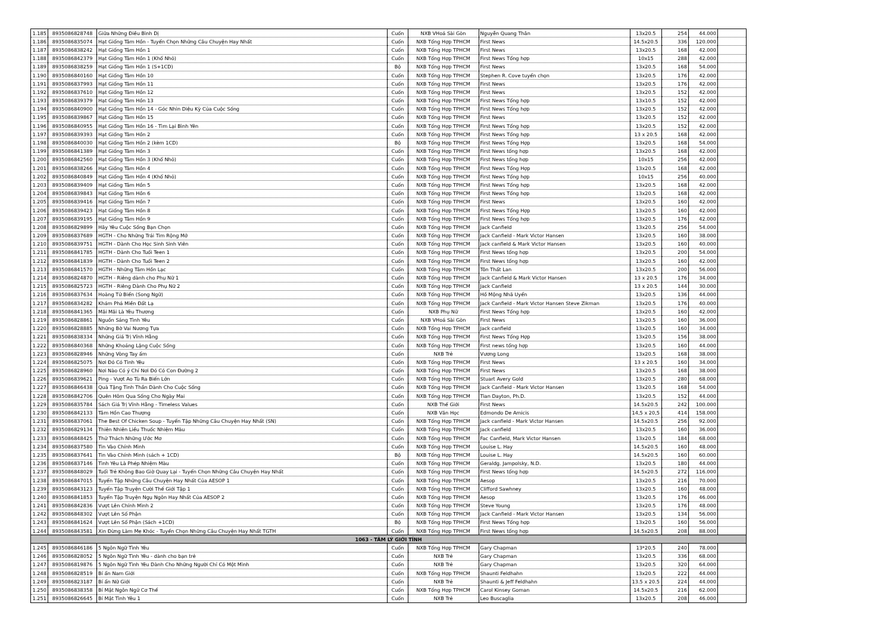| 1.185 | 8935086828748 | Giữa Những Điều Bình Dị | Cuốn | NXB VHoá Sài Gòn | Nguyễn Quang Thân | 13x20.5 | 254 | 44.000 | |
| 1.186 | 8935086835074 | Hạt Giống Tâm Hồn - Tuyển Chọn Những Câu Chuyện Hay Nhất | Cuốn | NXB Tổng Hợp TPHCM | First News | 14.5x20.5 | 336 | 120.000 | |
| 1.187 | 8935086838242 | Hạt Giống Tâm Hồn 1 | Cuốn | NXB Tổng Hợp TPHCM | First News | 13x20.5 | 168 | 42.000 | |
| 1.188 | 8935086842379 | Hạt Giống Tâm Hồn 1 (Khổ Nhỏ) | Cuốn | NXB Tổng Hợp TPHCM | First News Tổng hợp | 10x15 | 288 | 42.000 | |
| 1.189 | 8935086838259 | Hạt Giống Tâm Hồn 1 (S+1CD) | Bộ | NXB Tổng Hợp TPHCM | First News | 13x20.5 | 168 | 54.000 | |
| 1.190 | 8935086840160 | Hạt Giống Tâm Hồn 10 | Cuốn | NXB Tổng Hợp TPHCM | Stephen R. Cove tuyển chọn | 13x20.5 | 176 | 42.000 | |
| 1.191 | 8935086837993 | Hạt Giống Tâm Hồn 11 | Cuốn | NXB Tổng Hợp TPHCM | First News | 13x20.5 | 176 | 42.000 | |
| 1.192 | 8935086837610 | Hạt Giống Tâm Hồn 12 | Cuốn | NXB Tổng Hợp TPHCM | First News | 13x20.5 | 152 | 42.000 | |
| 1.193 | 8935086839379 | Hạt Giống Tâm Hồn 13 | Cuốn | NXB Tổng Hợp TPHCM | First News Tổng hợp | 13x10.5 | 152 | 42.000 | |
| 1.194 | 8935086840900 | Hạt Giống Tâm Hồn 14 - Góc Nhìn Diệu Kỳ Của Cuộc Sống | Cuốn | NXB Tổng Hợp TPHCM | First News Tổng hợp | 13x20.5 | 152 | 42.000 | |
| 1.195 | 8935086839867 | Hạt Giống Tâm Hồn 15 | Cuốn | NXB Tổng Hợp TPHCM | First News | 13x20.5 | 152 | 42.000 | |
| 1.196 | 8935086840955 | Hạt Giống Tâm Hồn 16 - Tìm Lại Bình Yên | Cuốn | NXB Tổng Hợp TPHCM | First News Tổng hợp | 13x20.5 | 152 | 42.000 | |
| 1.197 | 8935086839393 | Hạt Giống Tâm Hồn 2 | Cuốn | NXB Tổng Hợp TPHCM | First News Tổng hợp | 13 x 20.5 | 168 | 42.000 | |
| 1.198 | 8935086840030 | Hạt Giống Tâm Hồn 2 (kèm 1CD) | Bộ | NXB Tổng Hợp TPHCM | First News Tổng Hợp | 13x20.5 | 168 | 54.000 | |
| 1.199 | 8935086841389 | Hạt Giống Tâm Hồn 3 | Cuốn | NXB Tổng Hợp TPHCM | First News tổng hợp | 13x20.5 | 168 | 42.000 | |
| 1.200 | 8935086842560 | Hạt Giống Tâm Hồn 3 (Khổ Nhỏ) | Cuốn | NXB Tổng Hợp TPHCM | First News tổng hợp | 10x15 | 256 | 42.000 | |
| 1.201 | 8935086838266 | Hạt Giống Tâm Hồn 4 | Cuốn | NXB Tổng Hợp TPHCM | First News Tổng Hợp | 13x20.5 | 168 | 42.000 | |
| 1.202 | 8935086840849 | Hạt Giống Tâm Hồn 4 (Khổ Nhỏ) | Cuốn | NXB Tổng Hợp TPHCM | First News Tổng hợp | 10x15 | 256 | 40.000 | |
| 1.203 | 8935086839409 | Hạt Giống Tâm Hồn 5 | Cuốn | NXB Tổng Hợp TPHCM | First News Tổng hợp | 13x20.5 | 168 | 42.000 | |
| 1.204 | 8935086839843 | Hạt Giống Tâm Hồn 6 | Cuốn | NXB Tổng Hợp TPHCM | First News Tổng hợp | 13x20.5 | 168 | 42.000 | |
| 1.205 | 8935086839416 | Hạt Giống Tâm Hồn 7 | Cuốn | NXB Tổng Hợp TPHCM | First News | 13x20.5 | 160 | 42.000 | |
| 1.206 | 8935086839423 | Hạt Giống Tâm Hồn 8 | Cuốn | NXB Tổng Hợp TPHCM | First News Tổng Hợp | 13x20.5 | 160 | 42.000 | |
| 1.207 | 8935086839195 | Hạt Giống Tâm Hồn 9 | Cuốn | NXB Tổng Hợp TPHCM | First News Tổng hợp | 13x20.5 | 176 | 42.000 | |
| 1.208 | 8935086829899 | Hãy Yêu Cuộc Sống Bạn Chọn | Cuốn | NXB Tổng Hợp TPHCM | Jack Canfield | 13x20.5 | 256 | 54.000 | |
| 1.209 | 8935086837689 | HGTH - Cho Những Trái Tim Rộng Mở | Cuốn | NXB Tổng Hợp TPHCM | Jack Canfield - Mark Victor Hansen | 13x20.5 | 160 | 38.000 | |
| 1.210 | 8935086839751 | HGTH - Dành Cho Học Sinh Sinh Viên | Cuốn | NXB Tổng Hợp TPHCM | Jack canfield & Mark Victor Hansen | 13x20.5 | 160 | 40.000 | |
| 1.211 | 8935086841785 | HGTH - Dành Cho Tuổi Teen 1 | Cuốn | NXB Tổng Hợp TPHCM | First News tổng hợp | 13x20.5 | 200 | 54.000 | |
| 1.212 | 8935086841839 | HGTH - Dành Cho Tuổi Teen 2 | Cuốn | NXB Tổng Hợp TPHCM | First News tổng hợp | 13x20.5 | 160 | 42.000 | |
| 1.213 | 8935086841570 | HGTH - Những Tâm Hồn Lạc | Cuốn | NXB Tổng Hợp TPHCM | Tôn Thất Lan | 13x20.5 | 200 | 56.000 | |
| 1.214 | 8935086824870 | HGTH - Riêng dành cho Phụ Nữ 1 | Cuốn | NXB Tổng Hợp TPHCM | Jack Canfield & Mark Victor Hansen | 13 x 20.5 | 176 | 34.000 | |
| 1.215 | 8935086825723 | HGTH - Riêng Dành Cho Phụ Nữ 2 | Cuốn | NXB Tổng Hợp TPHCM | Jack Canfield | 13 x 20.5 | 144 | 30.000 | |
| 1.216 | 8935086837634 | Hoàng Tử Biển (Song Ngữ) | Cuốn | NXB Tổng Hợp TPHCM | Hồ Mộng Nhã Uyển | 13x20.5 | 136 | 44.000 | |
| 1.217 | 8935086834282 | Khám Phá Miền Đất Lạ | Cuốn | NXB Tổng Hợp TPHCM | Jack Canfield - Mark Victor Hansen Steve Zikman | 13x20.5 | 176 | 40.000 | |
| 1.218 | 8935086841365 | Mãi Mãi Là Yêu Thương | Cuốn | NXB Phụ Nữ | First News Tổng hợp | 13x20.5 | 160 | 42.000 | |
| 1.219 | 8935086828861 | Nguồn Sáng Tình Yêu | Cuốn | NXB VHoá Sài Gòn | First News | 13x20.5 | 160 | 36.000 | |
| 1.220 | 8935086828885 | Những Bờ Vai Nương Tựa | Cuốn | NXB Tổng Hợp TPHCM | Jack canfield | 13x20.5 | 160 | 34.000 | |
| 1.221 | 8935086838334 | Những Giá Trị Vĩnh Hằng | Cuốn | NXB Tổng Hợp TPHCM | First News Tổng Hợp | 13x20.5 | 156 | 38.000 | |
| 1.222 | 8935086840368 | Những Khoảng Lặng Cuộc Sống | Cuốn | NXB Tổng Hợp TPHCM | First news tổng hợp | 13x20.5 | 160 | 44.000 | |
| 1.223 | 8935086828946 | Những Vòng Tay ấm | Cuốn | NXB Trẻ | Vương Long | 13x20.5 | 168 | 38.000 | |
| 1.224 | 8935086825075 | Nơi Đó Có Tình Yêu | Cuốn | NXB Tổng Hợp TPHCM | First News | 13 x 20.5 | 160 | 34.000 | |
| 1.225 | 8935086828960 | Nơi Nào Có ý Chí Nơi Đó Có Con Đường 2 | Cuốn | NXB Tổng Hợp TPHCM | First News | 13x20.5 | 168 | 38.000 | |
| 1.226 | 8935086839621 | Ping - Vượt Ao Tù Ra Biển Lớn | Cuốn | NXB Tổng Hợp TPHCM | Stuart Avery Gold | 13x20.5 | 280 | 68.000 | |
| 1.227 | 8935086846438 | Quà Tặng Tinh Thần Dành Cho Cuộc Sống | Cuốn | NXB Tổng Hợp TPHCM | Jack Canfield - Mark Victor Hansen | 13x20.5 | 168 | 54.000 | |
| 1.228 | 8935086842706 | Quên Hôm Qua Sống Cho Ngày Mai | Cuốn | NXB Tổng Hợp TPHCM | Tian Dayton, Ph.D. | 13x20.5 | 152 | 44.000 | |
| 1.229 | 8935086835784 | Sách Giá Trị Vĩnh Hằng - Timeless Values | Cuốn | NXB Thế Giới | First News | 14.5x20.5 | 242 | 100.000 | |
| 1.230 | 8935086842133 | Tâm Hồn Cao Thượng | Cuốn | NXB Văn Học | Edmondo De Amicis | 14,5 x 20,5 | 414 | 158.000 | |
| 1.231 | 8935086837061 | The Best Of Chicken Soup - Tuyển Tập Những Câu Chuyện Hay Nhất (SN) | Cuốn | NXB Tổng Hợp TPHCM | Jack canfield - Mark Victor Hansen | 14.5x20.5 | 256 | 92.000 | |
| 1.232 | 8935086829134 | Thiên Nhiên Liều Thuốc Nhiệm Màu | Cuốn | NXB Tổng Hợp TPHCM | Jack canfield | 13x20.5 | 160 | 36.000 | |
| 1.233 | 8935086848425 | Thử Thách Những Ước Mơ | Cuốn | NXB Tổng Hợp TPHCM | Fac Canfield, Mark Victor Hansen | 13x20.5 | 184 | 68.000 | |
| 1.234 | 8935086837580 | Tin Vào Chính Mình | Cuốn | NXB Tổng Hợp TPHCM | Louise L. Hay | 14.5x20.5 | 160 | 48.000 | |
| 1.235 | 8935086837641 | Tin Vào Chính Mình (sách + 1CD) | Bộ | NXB Tổng Hợp TPHCM | Louise L. Hay | 14.5x20.5 | 160 | 60.000 | |
| 1.236 | 8935086837146 | Tình Yêu Là Phép Nhiệm Màu | Cuốn | NXB Tổng Hợp TPHCM | Geraldg. Jampolsky, N.D. | 13x20.5 | 180 | 44.000 | |
| 1.237 | 8935086848029 | Tuổi Trẻ Không Bao Giờ Quay Lại - Tuyển Chọn Những Câu Chuyện Hay Nhất | Cuốn | NXB Tổng Hợp TPHCM | First News tổng hợp | 14.5x20.5 | 272 | 116.000 | |
| 1.238 | 8935086847015 | Tuyển Tập Những Câu Chuyện Hay Nhất Của AESOP 1 | Cuốn | NXB Tổng Hợp TPHCM | Aesop | 13x20.5 | 216 | 70.000 | |
| 1.239 | 8935086843123 | Tuyển Tập Truyện Cười Thế Giới Tập 1 | Cuốn | NXB Tổng Hợp TPHCM | Clifford Sawhney | 13x20.5 | 160 | 48.000 | |
| 1.240 | 8935086841853 | Tuyển Tập Truyện Ngụ Ngôn Hay Nhất Của AESOP 2 | Cuốn | NXB Tổng Hợp TPHCM | Aesop | 13x20.5 | 176 | 46.000 | |
| 1.241 | 8935086842836 | Vượt Lên Chính Mình 2 | Cuốn | NXB Tổng Hợp TPHCM | Steve Young | 13x20.5 | 176 | 48.000 | |
| 1.242 | 8935086848302 | Vượt Lên Số Phận | Cuốn | NXB Tổng Hợp TPHCM | Jack Canfield - Mark Victor Hansen | 13x20.5 | 134 | 56.000 | |
| 1.243 | 8935086841624 | Vượt Lên Số Phận (Sách +1CD) | Bộ | NXB Tổng Hợp TPHCM | First News Tổng hợp | 13x20.5 | 160 | 56.000 | |
| 1.244 | 8935086843581 | Xin Đừng Làm Mẹ Khóc - Tuyển Chọn Những Câu Chuyện Hay Nhất TGTH | Cuốn | NXB Tổng Hợp TPHCM | First News tổng hợp | 14.5x20.5 | 208 | 88.000 | |
| 1063 - TÂM LÝ GIỚI TÍNH | | | | | | | | | |
| 1.245 | 8935086846186 | 5 Ngôn Ngữ Tình Yêu | Cuốn | NXB Tổng Hợp TPHCM | Gary Chapman | 13*20.5 | 240 | 78.000 | |
| 1.246 | 8935086828052 | 5 Ngôn Ngữ Tình Yêu - dành cho bạn trẻ | Cuốn | NXB Trẻ | Gary Chapman | 13x20.5 | 336 | 68.000 | |
| 1.247 | 8935086819876 | 5 Ngôn Ngữ Tình Yêu Dành Cho Những Người Chỉ Có Một Mình | Cuốn | NXB Trẻ | Gary Chapman | 13x20.5 | 320 | 64.000 | |
| 1.248 | 8935086828519 | Bí ẩn Nam Giới | Cuốn | NXB Tổng Hợp TPHCM | Shaunti Feldhahn | 13x20.5 | 222 | 44.000 | |
| 1.249 | 8935086823187 | Bí ẩn Nữ Giới | Cuốn | NXB Trẻ | Shaunti & Jeff Feldhahn | 13.5 x 20.5 | 224 | 44.000 | |
| 1.250 | 8935086838358 | Bí Mật Ngôn Ngữ Cơ Thể | Cuốn | NXB Tổng Hợp TPHCM | Carol Kinsey Goman | 14.5x20.5 | 216 | 62.000 | |
| 1.251 | 8935086826645 | Bí Mật Tình Yêu 1 | Cuốn | NXB Trẻ | Leo Buscaglia | 13x20.5 | 208 | 46.000 | |